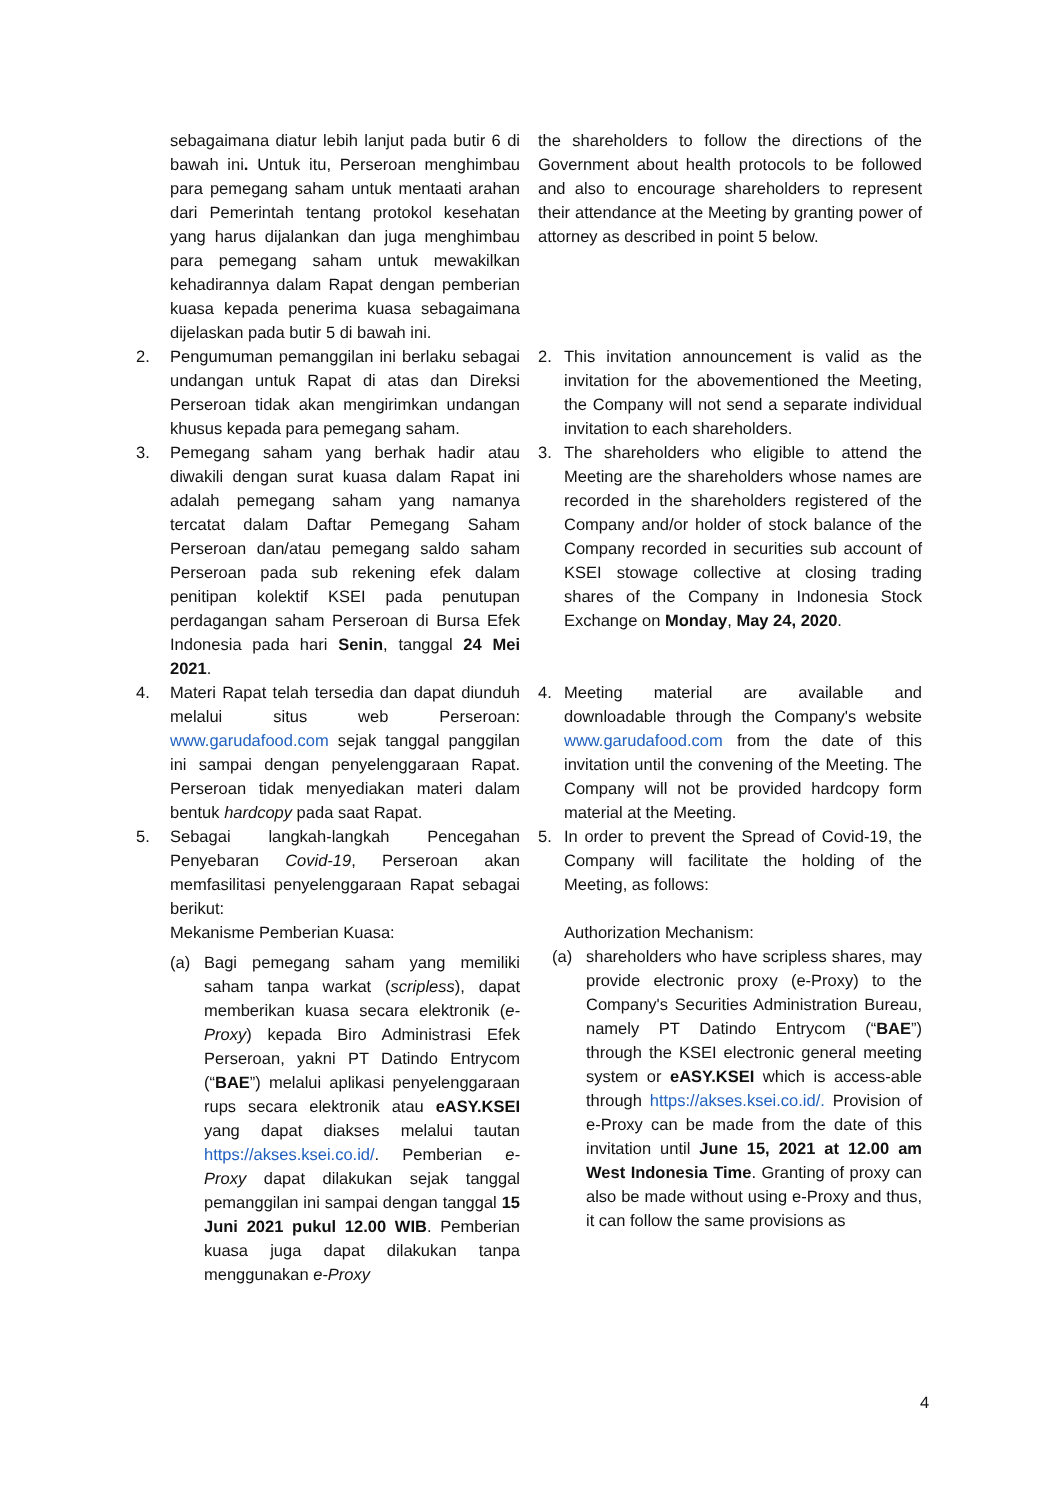sebagaimana diatur lebih lanjut pada butir 6 di bawah ini. Untuk itu, Perseroan menghimbau para pemegang saham untuk mentaati arahan dari Pemerintah tentang protokol kesehatan yang harus dijalankan dan juga menghimbau para pemegang saham untuk mewakilkan kehadirannya dalam Rapat dengan pemberian kuasa kepada penerima kuasa sebagaimana dijelaskan pada butir 5 di bawah ini.
the shareholders to follow the directions of the Government about health protocols to be followed and also to encourage shareholders to represent their attendance at the Meeting by granting power of attorney as described in point 5 below.
2. Pengumuman pemanggilan ini berlaku sebagai undangan untuk Rapat di atas dan Direksi Perseroan tidak akan mengirimkan undangan khusus kepada para pemegang saham.
2. This invitation announcement is valid as the invitation for the abovementioned the Meeting, the Company will not send a separate individual invitation to each shareholders.
3. Pemegang saham yang berhak hadir atau diwakili dengan surat kuasa dalam Rapat ini adalah pemegang saham yang namanya tercatat dalam Daftar Pemegang Saham Perseroan dan/atau pemegang saldo saham Perseroan pada sub rekening efek dalam penitipan kolektif KSEI pada penutupan perdagangan saham Perseroan di Bursa Efek Indonesia pada hari Senin, tanggal 24 Mei 2021.
3. The shareholders who eligible to attend the Meeting are the shareholders whose names are recorded in the shareholders registered of the Company and/or holder of stock balance of the Company recorded in securities sub account of KSEI stowage collective at closing trading shares of the Company in Indonesia Stock Exchange on Monday, May 24, 2020.
4. Materi Rapat telah tersedia dan dapat diunduh melalui situs web Perseroan: www.garudafood.com sejak tanggal panggilan ini sampai dengan penyelenggaraan Rapat. Perseroan tidak menyediakan materi dalam bentuk hardcopy pada saat Rapat.
4. Meeting material are available and downloadable through the Company's website www.garudafood.com from the date of this invitation until the convening of the Meeting. The Company will not be provided hardcopy form material at the Meeting.
5. Sebagai langkah-langkah Pencegahan Penyebaran Covid-19, Perseroan akan memfasilitasi penyelenggaraan Rapat sebagai berikut:
Mekanisme Pemberian Kuasa:
(a) Bagi pemegang saham yang memiliki saham tanpa warkat (scripless), dapat memberikan kuasa secara elektronik (e-Proxy) kepada Biro Administrasi Efek Perseroan, yakni PT Datindo Entrycom (“BAE”) melalui aplikasi penyelenggaraan rups secara elektronik atau eASY.KSEI yang dapat diakses melalui tautan https://akses.ksei.co.id/. Pemberian e-Proxy dapat dilakukan sejak tanggal pemanggilan ini sampai dengan tanggal 15 Juni 2021 pukul 12.00 WIB. Pemberian kuasa juga dapat dilakukan tanpa menggunakan e-Proxy
5. In order to prevent the Spread of Covid-19, the Company will facilitate the holding of the Meeting, as follows:
Authorization Mechanism:
(a) shareholders who have scripless shares, may provide electronic proxy (e-Proxy) to the Company's Securities Administration Bureau, namely PT Datindo Entrycom (“BAE”) through the KSEI electronic general meeting system or eASY.KSEI which is access-able through https://akses.ksei.co.id/. Provision of e-Proxy can be made from the date of this invitation until June 15, 2021 at 12.00 am West Indonesia Time. Granting of proxy can also be made without using e-Proxy and thus, it can follow the same provisions as
4